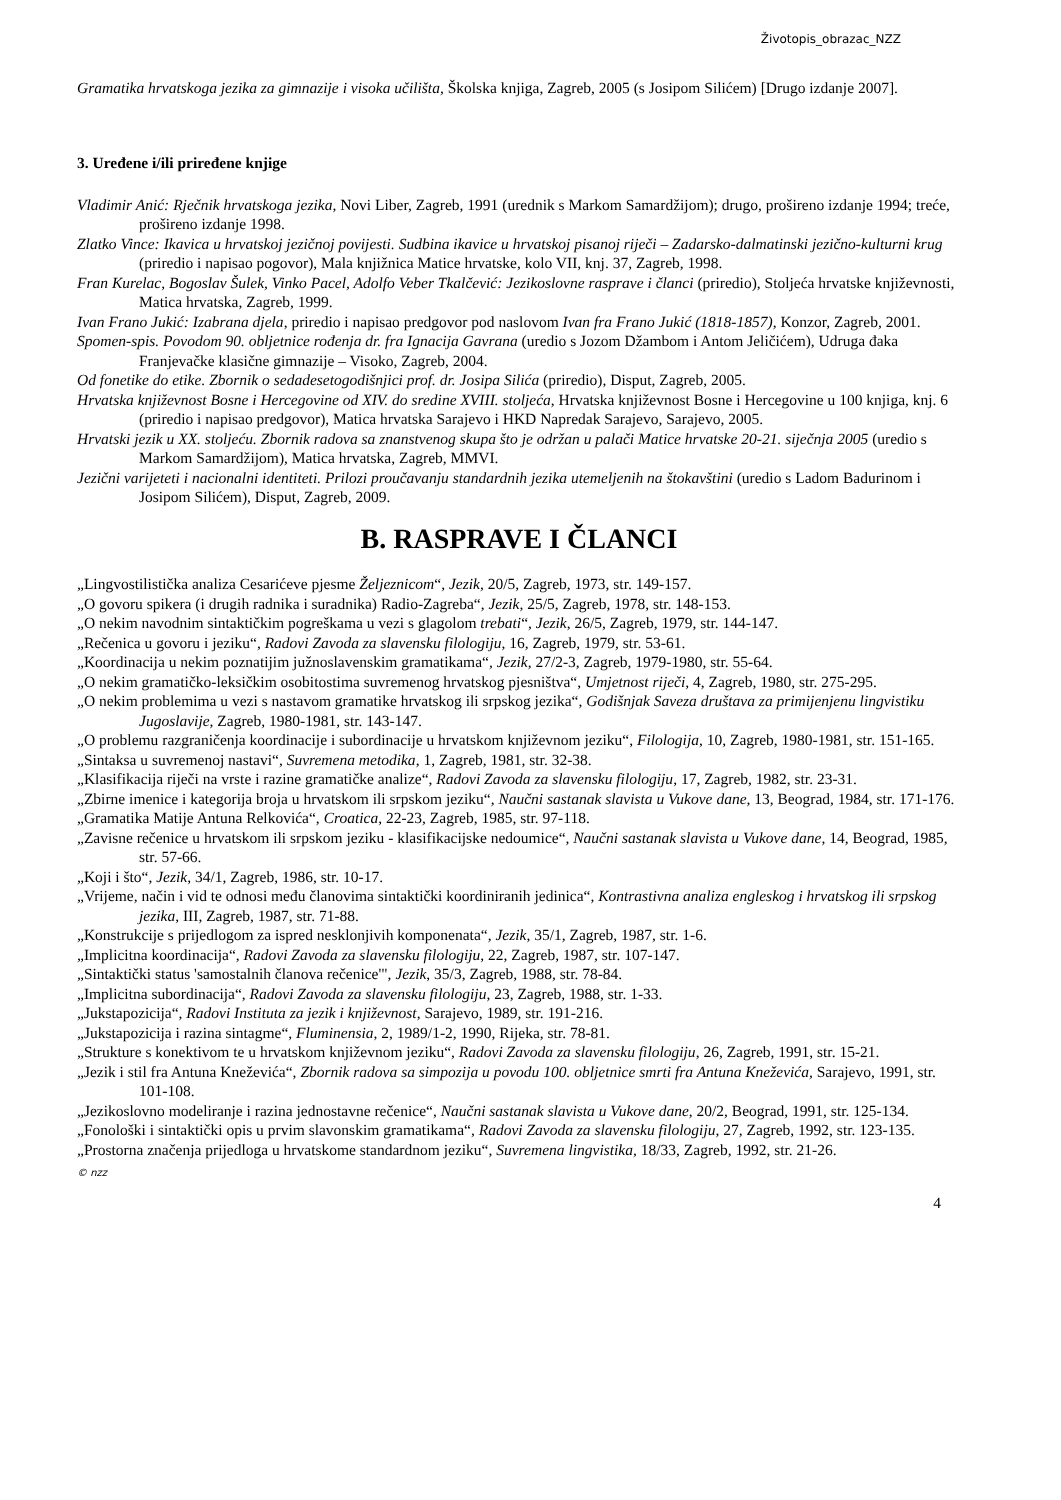Životopis_obrazac_NZZ
Gramatika hrvatskoga jezika za gimnazije i visoka učilišta, Školska knjiga, Zagreb, 2005 (s Josipom Silićem) [Drugo izdanje 2007].
3. Uređene i/ili priređene knjige
Vladimir Anić: Rječnik hrvatskoga jezika, Novi Liber, Zagreb, 1991 (urednik s Markom Samardžijom); drugo, prošireno izdanje 1994; treće, prošireno izdanje 1998.
Zlatko Vince: Ikavica u hrvatskoj jezičnoj povijesti. Sudbina ikavice u hrvatskoj pisanoj riječi – Zadarsko-dalmatinski jezično-kulturni krug (priredio i napisao pogovor), Mala knjižnica Matice hrvatske, kolo VII, knj. 37, Zagreb, 1998.
Fran Kurelac, Bogoslav Šulek, Vinko Pacel, Adolfo Veber Tkalčević: Jezikoslovne rasprave i članci (priredio), Stoljeća hrvatske književnosti, Matica hrvatska, Zagreb, 1999.
Ivan Frano Jukić: Izabrana djela, priredio i napisao predgovor pod naslovom Ivan fra Frano Jukić (1818-1857), Konzor, Zagreb, 2001.
Spomen-spis. Povodom 90. obljetnice rođenja dr. fra Ignacija Gavrana (uredio s Jozom Džambom i Antom Jeličićem), Udruga đaka Franjevačke klasične gimnazije – Visoko, Zagreb, 2004.
Od fonetike do etike. Zbornik o sedadesetogodišnjici prof. dr. Josipa Silića (priredio), Disput, Zagreb, 2005.
Hrvatska književnost Bosne i Hercegovine od XIV. do sredine XVIII. stoljeća, Hrvatska književnost Bosne i Hercegovine u 100 knjiga, knj. 6 (priredio i napisao predgovor), Matica hrvatska Sarajevo i HKD Napredak Sarajevo, Sarajevo, 2005.
Hrvatski jezik u XX. stoljeću. Zbornik radova sa znanstvenog skupa što je održan u palači Matice hrvatske 20-21. siječnja 2005 (uredio s Markom Samardžijom), Matica hrvatska, Zagreb, MMVI.
Jezični varijeteti i nacionalni identiteti. Prilozi proučavanju standardnih jezika utemeljenih na štokavštini (uredio s Ladom Badurinom i Josipom Silićem), Disput, Zagreb, 2009.
B. RASPRAVE I ČLANCI
„Lingvostilistička analiza Cesarićeve pjesme Željeznicom“, Jezik, 20/5, Zagreb, 1973, str. 149-157.
„O govoru spikera (i drugih radnika i suradnika) Radio-Zagreba“, Jezik, 25/5, Zagreb, 1978, str. 148-153.
„O nekim navodnim sintaktičkim pogreškama u vezi s glagolom trebati“, Jezik, 26/5, Zagreb, 1979, str. 144-147.
„Rečenica u govoru i jeziku“, Radovi Zavoda za slavensku filologiju, 16, Zagreb, 1979, str. 53-61.
„Koordinacija u nekim poznatijim južnoslavenskim gramatikama“, Jezik, 27/2-3, Zagreb, 1979-1980, str. 55-64.
„O nekim gramatičko-leksičkim osobitostima suvremenog hrvatskog pjesništva“, Umjetnost riječi, 4, Zagreb, 1980, str. 275-295.
„O nekim problemima u vezi s nastavom gramatike hrvatskog ili srpskog jezika“, Godišnjak Saveza društava za primijenjenu lingvistiku Jugoslavije, Zagreb, 1980-1981, str. 143-147.
„O problemu razgraničenja koordinacije i subordinacije u hrvatskom književnom jeziku“, Filologija, 10, Zagreb, 1980-1981, str. 151-165.
„Sintaksa u suvremenoj nastavi“, Suvremena metodika, 1, Zagreb, 1981, str. 32-38.
„Klasifikacija riječi na vrste i razine gramatičke analize“, Radovi Zavoda za slavensku filologiju, 17, Zagreb, 1982, str. 23-31.
„Zbirne imenice i kategorija broja u hrvatskom ili srpskom jeziku“, Naučni sastanak slavista u Vukove dane, 13, Beograd, 1984, str. 171-176.
„Gramatika Matije Antuna Relkovića“, Croatica, 22-23, Zagreb, 1985, str. 97-118.
„Zavisne rečenice u hrvatskom ili srpskom jeziku - klasifikacijske nedoumice“, Naučni sastanak slavista u Vukove dane, 14, Beograd, 1985, str. 57-66.
„Koji i što“, Jezik, 34/1, Zagreb, 1986, str. 10-17.
„Vrijeme, način i vid te odnosi među članovima sintaktički koordiniranih jedinica“, Kontrastivna analiza engleskog i hrvatskog ili srpskog jezika, III, Zagreb, 1987, str. 71-88.
„Konstrukcije s prijedlogom za ispred nesklonjivih komponenata“, Jezik, 35/1, Zagreb, 1987, str. 1-6.
„Implicitna koordinacija“, Radovi Zavoda za slavensku filologiju, 22, Zagreb, 1987, str. 107-147.
„Sintaktički status 'samostalnih članova rečenice'", Jezik, 35/3, Zagreb, 1988, str. 78-84.
„Implicitna subordinacija“, Radovi Zavoda za slavensku filologiju, 23, Zagreb, 1988, str. 1-33.
„Jukstapozicija“, Radovi Instituta za jezik i književnost, Sarajevo, 1989, str. 191-216.
„Jukstapozicija i razina sintagme“, Fluminensia, 2, 1989/1-2, 1990, Rijeka, str. 78-81.
„Strukture s konektivom te u hrvatskom književnom jeziku“, Radovi Zavoda za slavensku filologiju, 26, Zagreb, 1991, str. 15-21.
„Jezik i stil fra Antuna Kneževića“, Zbornik radova sa simpozija u povodu 100. obljetnice smrti fra Antuna Kneževića, Sarajevo, 1991, str. 101-108.
„Jezikoslovno modeliranje i razina jednostavne rečenice“, Naučni sastanak slavista u Vukove dane, 20/2, Beograd, 1991, str. 125-134.
„Fonološki i sintaktički opis u prvim slavonskim gramatikama“, Radovi Zavoda za slavensku filologiju, 27, Zagreb, 1992, str. 123-135.
„Prostorna značenja prijedloga u hrvatskome standardnom jeziku“, Suvremena lingvistika, 18/33, Zagreb, 1992, str. 21-26.
© nzz
4